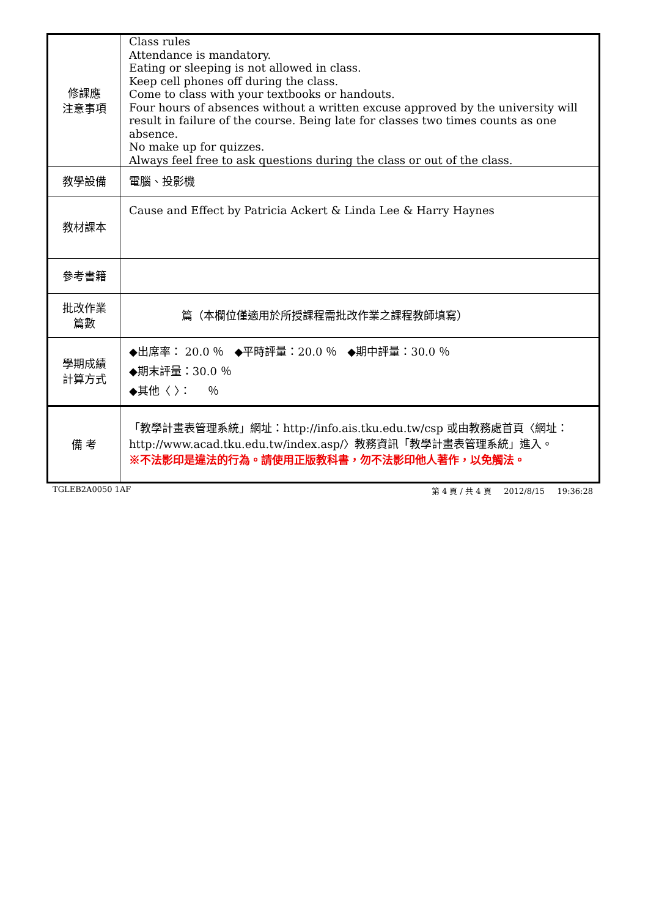| 修課應 注意事項 | Class rules Attendance is mandatory. Eating or sleeping is not allowed in class. Keep cell phones off during the class. Come to class with your textbooks or handouts. Four hours of absences without a written excuse approved by the university will result in failure of the course. Being late for classes two times counts as one absence. No make up for quizzes. Always feel free to ask questions during the class or out of the class. |
| 教學設備 | 電腦、投影機 |
| 教材課本 | Cause and Effect by Patricia Ackert & Linda Lee & Harry Haynes |
| 參考書籍 | |
| 批改作業 篇數 | 篇（本欄位僅適用於所授課程需批改作業之課程教師填寫） |
| 學期成績 計算方式 | ◆出席率： 20.0 ％ ◆平時評量：20.0 ％ ◆期中評量：30.0 ％ ◆期末評量：30.0 ％ ◆其他〈 〉： ％ |
| 備 考 | 「教學計畫表管理系統」網址： http://info.ais.tku.edu.tw/csp 或由教務處首頁〈網址： http://www.acad.tku.edu.tw/index.asp/ 〉教務資訊「教學計畫表管理系統」進入。 ※不法影印是違法的行為。請使用正版教科書，勿不法影印他人著作，以免觸法。 |
TGLEB2A0050 1AF 第 4 頁 / 共 4 頁 2012/8/15 19:36:28